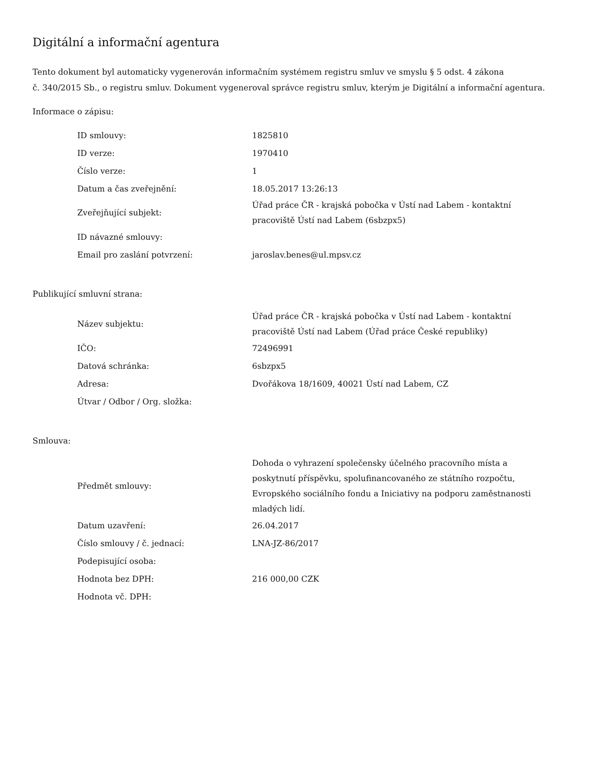Digitální a informační agentura
Tento dokument byl automaticky vygenerován informačním systémem registru smluv ve smyslu § 5 odst. 4 zákona
č. 340/2015 Sb., o registru smluv. Dokument vygeneroval správce registru smluv, kterým je Digitální a informační agentura.
Informace o zápisu:
| ID smlouvy: | 1825810 |
| ID verze: | 1970410 |
| Číslo verze: | 1 |
| Datum a čas zveřejnění: | 18.05.2017 13:26:13 |
| Zveřejňující subjekt: | Úřad práce ČR - krajská pobočka v Ústí nad Labem - kontaktní pracoviště Ústí nad Labem (6sbzpx5) |
| ID návazné smlouvy: | |
| Email pro zaslání potvrzení: | jaroslav.benes@ul.mpsv.cz |
Publikující smluvní strana:
| Název subjektu: | Úřad práce ČR - krajská pobočka v Ústí nad Labem - kontaktní pracoviště Ústí nad Labem (Úřad práce České republiky) |
| IČO: | 72496991 |
| Datová schránka: | 6sbzpx5 |
| Adresa: | Dvořákova 18/1609, 40021 Ústí nad Labem, CZ |
| Útvar / Odbor / Org. složka: | |
Smlouva:
| Předmět smlouvy: | Dohoda o vyhrazení společensky účelného pracovního místa a poskytnutí příspěvku, spolufinancovaného ze státního rozpočtu, Evropského sociálního fondu a Iniciativy na podporu zaměstnanosti mladých lidí. |
| Datum uzavření: | 26.04.2017 |
| Číslo smlouvy / č. jednací: | LNA-JZ-86/2017 |
| Podepisující osoba: | |
| Hodnota bez DPH: | 216 000,00 CZK |
| Hodnota vč. DPH: | |